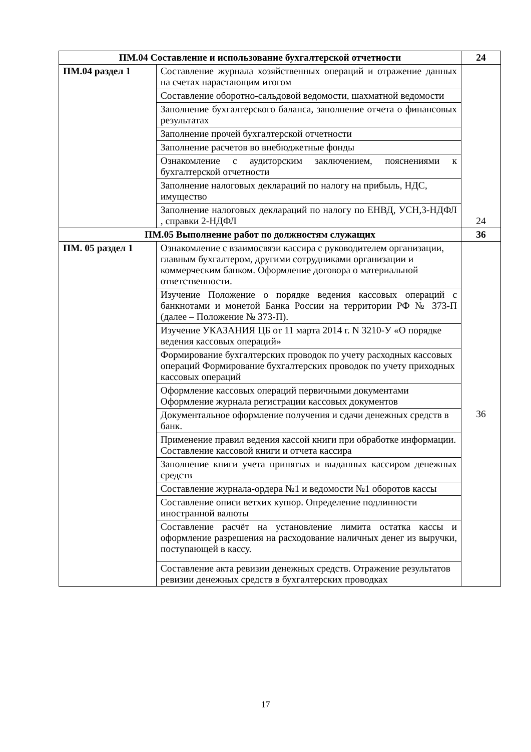| ПМ.04 Составление и использование бухгалтерской отчетности | | 24 |
| ПМ.04 раздел 1 | Составление журнала хозяйственных операций и отражение данных на счетах нарастающим итогом | 24 |
| | Составление оборотно-сальдовой ведомости, шахматной ведомости | |
| | Заполнение бухгалтерского баланса, заполнение отчета о финансовых результатах | |
| | Заполнение прочей бухгалтерской отчетности | |
| | Заполнение расчетов во внебюджетные фонды | |
| | Ознакомление с аудиторским заключением, пояснениями к бухгалтерской отчетности | |
| | Заполнение налоговых деклараций по налогу на прибыль, НДС, имущество | |
| | Заполнение налоговых деклараций по налогу по ЕНВД, УСН,3-НДФЛ , справки 2-НДФЛ | |
| ПМ.05 Выполнение работ по должностям служащих | | 36 |
| ПМ. 05 раздел 1 | Ознакомление с взаимосвязи кассира с руководителем организации, главным бухгалтером, другими сотрудниками организации и коммерческим банком. Оформление договора о материальной ответственности. | 36 |
| | Изучение Положение о порядке ведения кассовых операций с банкнотами и монетой Банка России на территории РФ № 373-П (далее – Положение № 373-П). | |
| | Изучение УКАЗАНИЯ ЦБ от 11 марта 2014 г. N 3210-У «О порядке ведения кассовых операций» | |
| | Формирование бухгалтерских проводок по учету расходных кассовых операций Формирование бухгалтерских проводок по учету приходных кассовых операций | |
| | Оформление кассовых операций первичными документами Оформление журнала регистрации кассовых документов | |
| | Документальное оформление получения и сдачи денежных средств в банк. | |
| | Применение правил ведения кассой книги при обработке информации. Составление кассовой книги и отчета кассира | |
| | Заполнение книги учета принятых и выданных кассиром денежных средств | |
| | Составление журнала-ордера №1 и ведомости №1 оборотов кассы | |
| | Составление описи ветхих купюр. Определение подлинности иностранной валюты | |
| | Составление расчёт на установление лимита остатка кассы и оформление разрешения на расходование наличных денег из выручки, поступающей в кассу. | |
| | Составление акта ревизии денежных средств. Отражение результатов ревизии денежных средств в бухгалтерских проводках | |
17